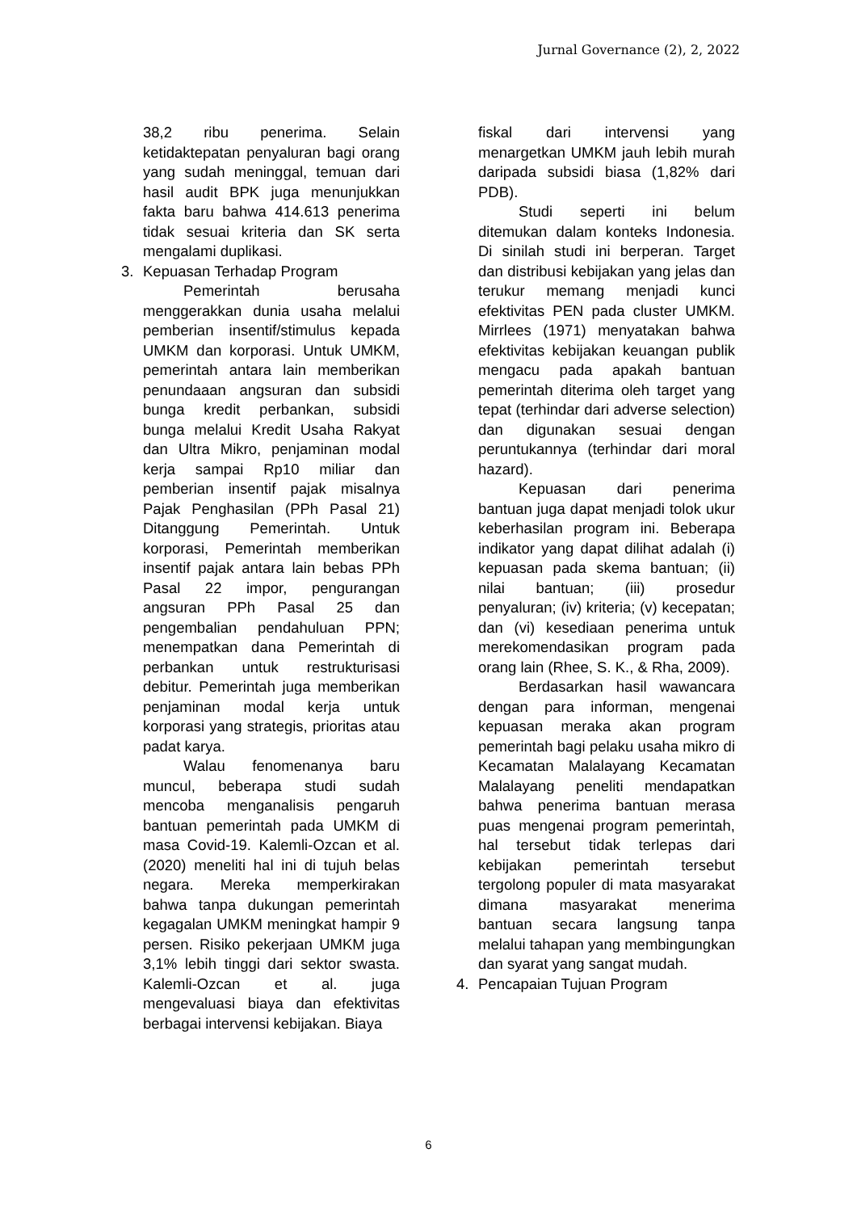Jurnal Governance (2), 2, 2022
38,2 ribu penerima. Selain ketidaktepatan penyaluran bagi orang yang sudah meninggal, temuan dari hasil audit BPK juga menunjukkan fakta baru bahwa 414.613 penerima tidak sesuai kriteria dan SK serta mengalami duplikasi.
3. Kepuasan Terhadap Program
Pemerintah berusaha menggerakkan dunia usaha melalui pemberian insentif/stimulus kepada UMKM dan korporasi. Untuk UMKM, pemerintah antara lain memberikan penundaaan angsuran dan subsidi bunga kredit perbankan, subsidi bunga melalui Kredit Usaha Rakyat dan Ultra Mikro, penjaminan modal kerja sampai Rp10 miliar dan pemberian insentif pajak misalnya Pajak Penghasilan (PPh Pasal 21) Ditanggung Pemerintah. Untuk korporasi, Pemerintah memberikan insentif pajak antara lain bebas PPh Pasal 22 impor, pengurangan angsuran PPh Pasal 25 dan pengembalian pendahuluan PPN; menempatkan dana Pemerintah di perbankan untuk restrukturisasi debitur. Pemerintah juga memberikan penjaminan modal kerja untuk korporasi yang strategis, prioritas atau padat karya.
Walau fenomenanya baru muncul, beberapa studi sudah mencoba menganalisis pengaruh bantuan pemerintah pada UMKM di masa Covid-19. Kalemli-Ozcan et al. (2020) meneliti hal ini di tujuh belas negara. Mereka memperkirakan bahwa tanpa dukungan pemerintah kegagalan UMKM meningkat hampir 9 persen. Risiko pekerjaan UMKM juga 3,1% lebih tinggi dari sektor swasta. Kalemli-Ozcan et al. juga mengevaluasi biaya dan efektivitas berbagai intervensi kebijakan. Biaya
fiskal dari intervensi yang menargetkan UMKM jauh lebih murah daripada subsidi biasa (1,82% dari PDB).
Studi seperti ini belum ditemukan dalam konteks Indonesia. Di sinilah studi ini berperan. Target dan distribusi kebijakan yang jelas dan terukur memang menjadi kunci efektivitas PEN pada cluster UMKM. Mirrlees (1971) menyatakan bahwa efektivitas kebijakan keuangan publik mengacu pada apakah bantuan pemerintah diterima oleh target yang tepat (terhindar dari adverse selection) dan digunakan sesuai dengan peruntukannya (terhindar dari moral hazard).
Kepuasan dari penerima bantuan juga dapat menjadi tolok ukur keberhasilan program ini. Beberapa indikator yang dapat dilihat adalah (i) kepuasan pada skema bantuan; (ii) nilai bantuan; (iii) prosedur penyaluran; (iv) kriteria; (v) kecepatan; dan (vi) kesediaan penerima untuk merekomendasikan program pada orang lain (Rhee, S. K., & Rha, 2009).
Berdasarkan hasil wawancara dengan para informan, mengenai kepuasan meraka akan program pemerintah bagi pelaku usaha mikro di Kecamatan Malalayang Kecamatan Malalayang peneliti mendapatkan bahwa penerima bantuan merasa puas mengenai program pemerintah, hal tersebut tidak terlepas dari kebijakan pemerintah tersebut tergolong populer di mata masyarakat dimana masyarakat menerima bantuan secara langsung tanpa melalui tahapan yang membingungkan dan syarat yang sangat mudah.
4. Pencapaian Tujuan Program
6